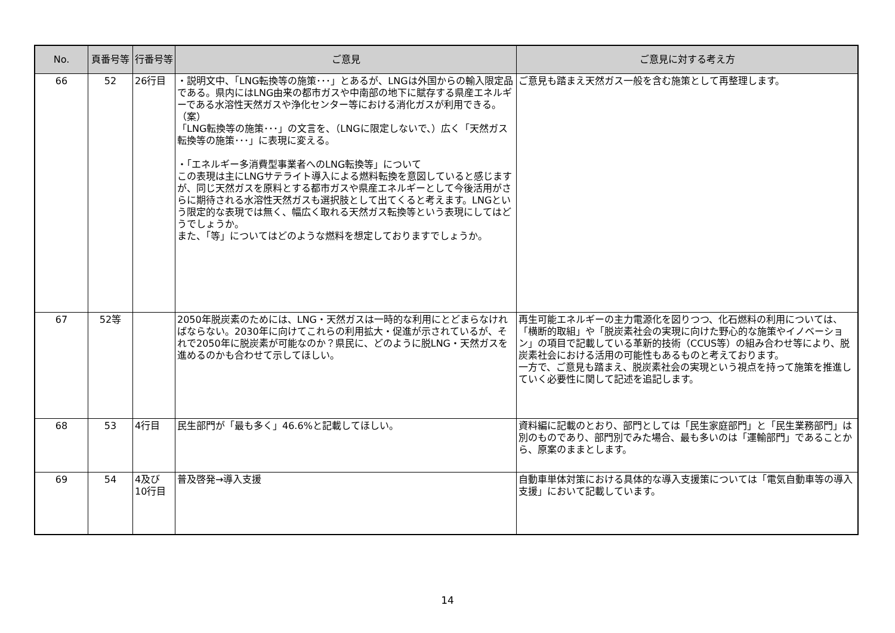| No. | 頁番号等 | 行番号等 | ご意見 | ご意見に対する考え方 |
| --- | --- | --- | --- | --- |
| 66 | 52 | 26行目 | ・説明文中、「LNG転換等の施策･･･」とあるが、LNGは外国からの輸入限定品である。県内にはLNG由来の都市ガスや中南部の地下に賦存する県産エネルギーである水溶性天然ガスや浄化センター等における消化ガスが利用できる。 （案） 「LNG転換等の施策･･･」の文言を、（LNGに限定しないで、）広く「天然ガス転換等の施策･･･」に表現に変える。 ・「エネルギー多消費型事業者へのLNG転換等」について この表現は主にLNGサテライト導入による燃料転換を意図していると感じますが、同じ天然ガスを原料とする都市ガスや県産エネルギーとして今後活用がさらに期待される水溶性天然ガスも選択肢として出てくると考えます。LNGという限定的な表現では無く、幅広く取れる天然ガス転換等という表現にしてはどうでしょうか。 また、「等」についてはどのような燃料を想定しておりますでしょうか。 | ご意見も踏まえ天然ガス一般を含む施策として再整理します。 |
| 67 | 52等 | | 2050年脱炭素のためには、LNG・天然ガスは一時的な利用にとどまらなければならない。2030年に向けてこれらの利用拡大・促進が示されているが、それで2050年に脱炭素が可能なのか？県民に、どのように脱LNG・天然ガスを進めるのかも合わせて示してほしい。 | 再生可能エネルギーの主力電源化を図りつつ、化石燃料の利用については、「横断的取組」や「脱炭素社会の実現に向けた野心的な施策やイノベーション」の項目で記載している革新的技術（CCUS等）の組み合わせ等により、脱炭素社会における活用の可能性もあるものと考えております。 一方で、ご意見も踏まえ、脱炭素社会の実現という視点を持って施策を推進していく必要性に関して記述を追記します。 |
| 68 | 53 | 4行目 | 民生部門が「最も多く」46.6%と記載してほしい。 | 資料編に記載のとおり、部門としては「民生家庭部門」と「民生業務部門」は別のものであり、部門別でみた場合、最も多いのは「運輸部門」であることから、原案のままとします。 |
| 69 | 54 | 4及び 10行目 | 普及啓発→導入支援 | 自動車単体対策における具体的な導入支援策については「電気自動車等の導入支援」において記載しています。 |
14